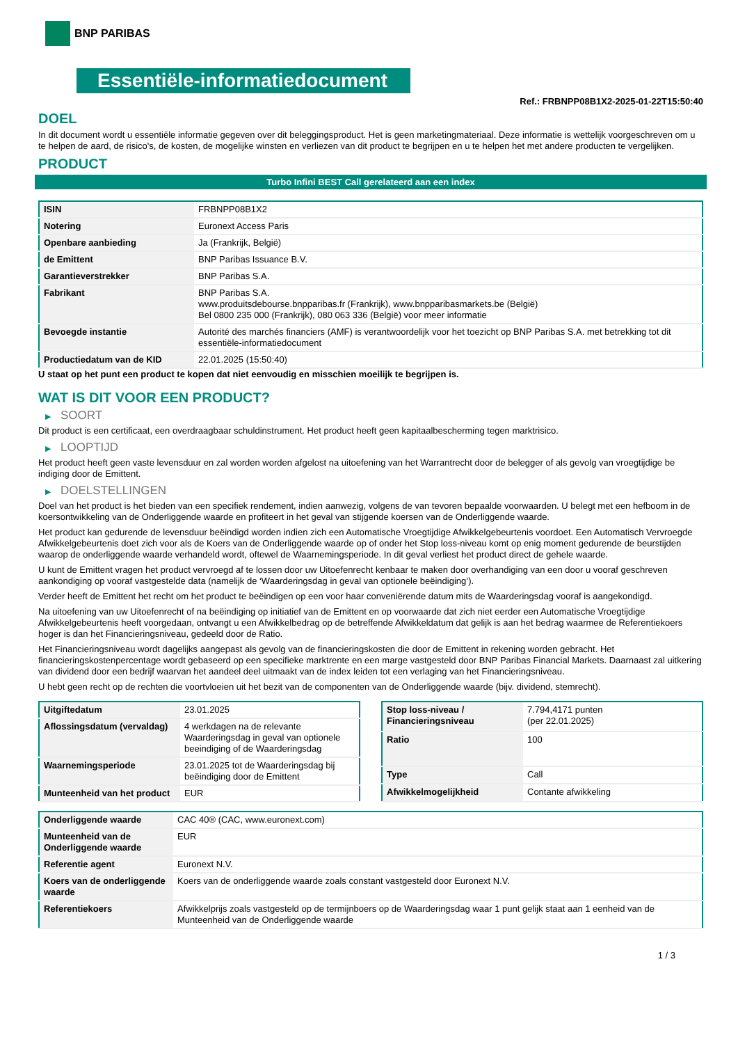BNP PARIBAS
Essentiële-informatiedocument
Ref.: FRBNPP08B1X2-2025-01-22T15:50:40
DOEL
In dit document wordt u essentiële informatie gegeven over dit beleggingsproduct. Het is geen marketingmateriaal. Deze informatie is wettelijk voorgeschreven om u te helpen de aard, de risico's, de kosten, de mogelijke winsten en verliezen van dit product te begrijpen en u te helpen het met andere producten te vergelijken.
PRODUCT
Turbo Infini BEST Call gerelateerd aan een index
| ISIN | FRBNPP08B1X2 |
| Notering | Euronext Access Paris |
| Openbare aanbieding | Ja (Frankrijk, België) |
| de Emittent | BNP Paribas Issuance B.V. |
| Garantieverstrekker | BNP Paribas S.A. |
| Fabrikant | BNP Paribas S.A. www.produitsdebourse.bnpparibas.fr (Frankrijk), www.bnpparibasmarkets.be (België) Bel 0800 235 000 (Frankrijk), 080 063 336 (België) voor meer informatie |
| Bevoegde instantie | Autorité des marchés financiers (AMF) is verantwoordelijk voor het toezicht op BNP Paribas S.A. met betrekking tot dit essentiële-informatiedocument |
| Productiedatum van de KID | 22.01.2025 (15:50:40) |
U staat op het punt een product te kopen dat niet eenvoudig en misschien moeilijk te begrijpen is.
WAT IS DIT VOOR EEN PRODUCT?
▶ SOORT
Dit product is een certificaat, een overdraagbaar schuldinstrument. Het product heeft geen kapitaalbescherming tegen marktrisico.
▶ LOOPTIJD
Het product heeft geen vaste levensduur en zal worden worden afgelost na uitoefening van het Warrantrecht door de belegger of als gevolg van vroegtijdige be indiging door de Emittent.
▶ DOELSTELLINGEN
Doel van het product is het bieden van een specifiek rendement, indien aanwezig, volgens de van tevoren bepaalde voorwaarden. U belegt met een hefboom in de koersontwikkeling van de Onderliggende waarde en profiteert in het geval van stijgende koersen van de Onderliggende waarde.
Het product kan gedurende de levensduur beëindigd worden indien zich een Automatische Vroegtijdige Afwikkelgebeurtenis voordoet. Een Automatisch Vervroegde Afwikkelgebeurtenis doet zich voor als de Koers van de Onderliggende waarde op of onder het Stop loss-niveau komt op enig moment gedurende de beurstijden waarop de onderliggende waarde verhandeld wordt, oftewel de Waarnemingsperiode. In dit geval verliest het product direct de gehele waarde.
U kunt de Emittent vragen het product vervroegd af te lossen door uw Uitoefenrecht kenbaar te maken door overhandiging van een door u vooraf geschreven aankondiging op vooraf vastgestelde data (namelijk de ‘Waarderingsdag in geval van optionele beëindiging’).
Verder heeft de Emittent het recht om het product te beëindigen op een voor haar conveniërende datum mits de Waarderingsdag vooraf is aangekondigd.
Na uitoefening van uw Uitoefenrecht of na beëindiging op initiatief van de Emittent en op voorwaarde dat zich niet eerder een Automatische Vroegtijdige Afwikkelgebeurtenis heeft voorgedaan, ontvangt u een Afwikkelbedrag op de betreffende Afwikkeldatum dat gelijk is aan het bedrag waarmee de Referentiekoers hoger is dan het Financieringsniveau, gedeeld door de Ratio.
Het Financieringsniveau wordt dagelijks aangepast als gevolg van de financieringskosten die door de Emittent in rekening worden gebracht. Het financieringskostenpercentage wordt gebaseerd op een specifieke marktrente en een marge vastgesteld door BNP Paribas Financial Markets. Daarnaast zal uitkering van dividend door een bedrijf waarvan het aandeel deel uitmaakt van de index leiden tot een verlaging van het Financieringsniveau.
U hebt geen recht op de rechten die voortvloeien uit het bezit van de componenten van de Onderliggende waarde (bijv. dividend, stemrecht).
| Uitgiftedatum | 23.01.2025 |
| Aflossingsdatum (vervaldag) | 4 werkdagen na de relevante Waarderingsdag in geval van optionele beeindiging of de Waarderingsdag |
| Waarnemingsperiode | 23.01.2025 tot de Waarderingsdag bij beëindiging door de Emittent |
| Munteenheid van het product | EUR |
| Stop loss-niveau / Financieringsniveau | 7.794,4171 punten (per 22.01.2025) |
| Ratio | 100 |
| Type | Call |
| Afwikkelmogelijkheid | Contante afwikkeling |
| Onderliggende waarde | CAC 40® (CAC, www.euronext.com) |
| Munteenheid van de Onderliggende waarde | EUR |
| Referentie agent | Euronext N.V. |
| Koers van de onderliggende waarde | Koers van de onderliggende waarde zoals constant vastgesteld door Euronext N.V. |
| Referentiekoers | Afwikkelprijs zoals vastgesteld op de termijnboers op de Waarderingsdag waar 1 punt gelijk staat aan 1 eenheid van de Munteenheid van de Onderliggende waarde |
1 / 3